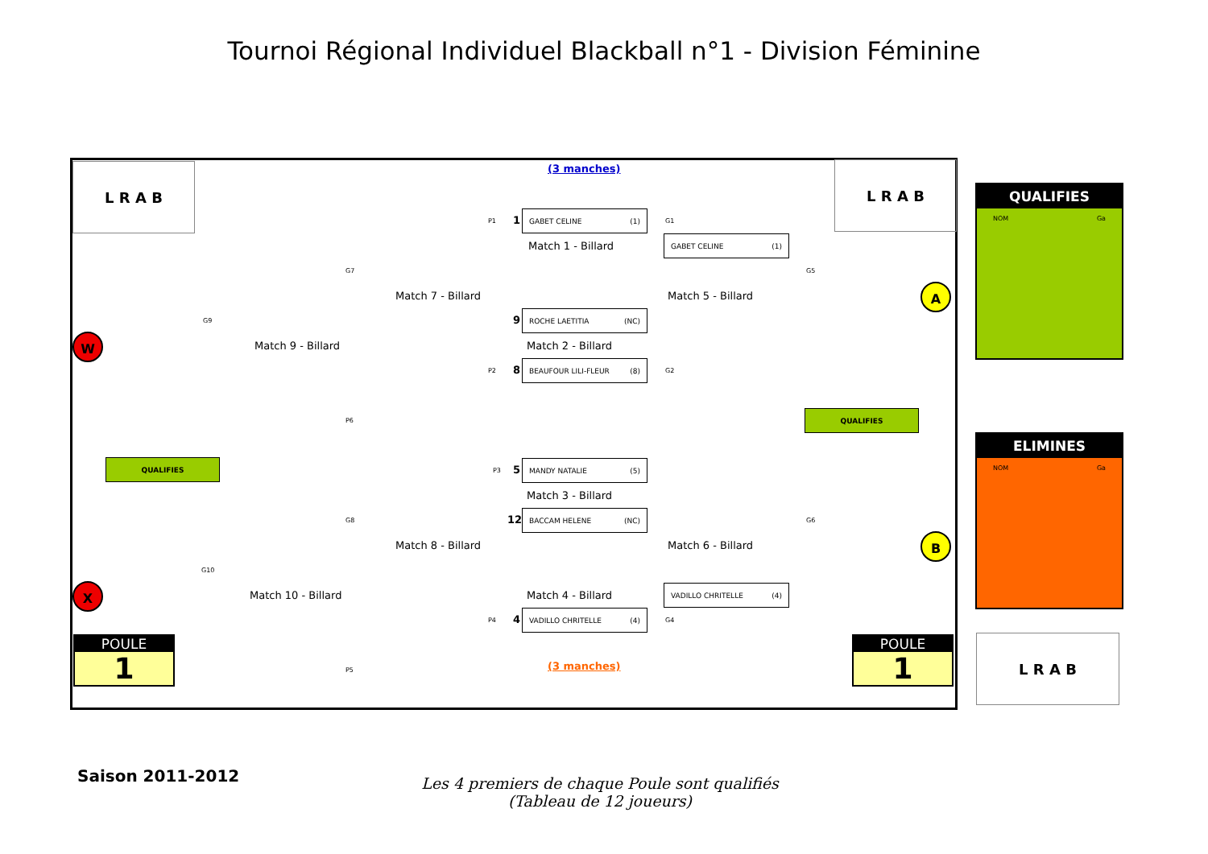Tournoi Régional Individuel Blackball n°1 - Division Féminine
L R A B L R A B
(3 manches)
P1 1
GABET CELINE (1)
G1
Match 1 - Billard
GABET CELINE (1)
Match 7 - Billard Match 5 - Billard
G7 G5
A
G9
W Match 9 - Billard
9
ROCHE LAETITIA (NC)
Match 2 - Billard
P2 8
BEAUFOUR LILI-FLEUR (8)
G2
P6
QUALIFIES
QUALIFIES
P3 5
MANDY NATALIE (5)
Match 3 - Billard
G8 G6
12
BACCAM HELENE (NC)
Match 8 - Billard Match 6 - Billard B
G10
X Match 10 - Billard Match 4 - Billard
VADILLO CHRITELLE (4)
P4 4
VADILLO CHRITELLE (4)
G4
P5 (3 manches)
POULE
1
POULE
1
QUALIFIES
NOM Ga
ELIMINES
NOM Ga
L R A B
Saison 2011-2012
Les 4 premiers de chaque Poule sont qualifiés
(Tableau de 12 joueurs)